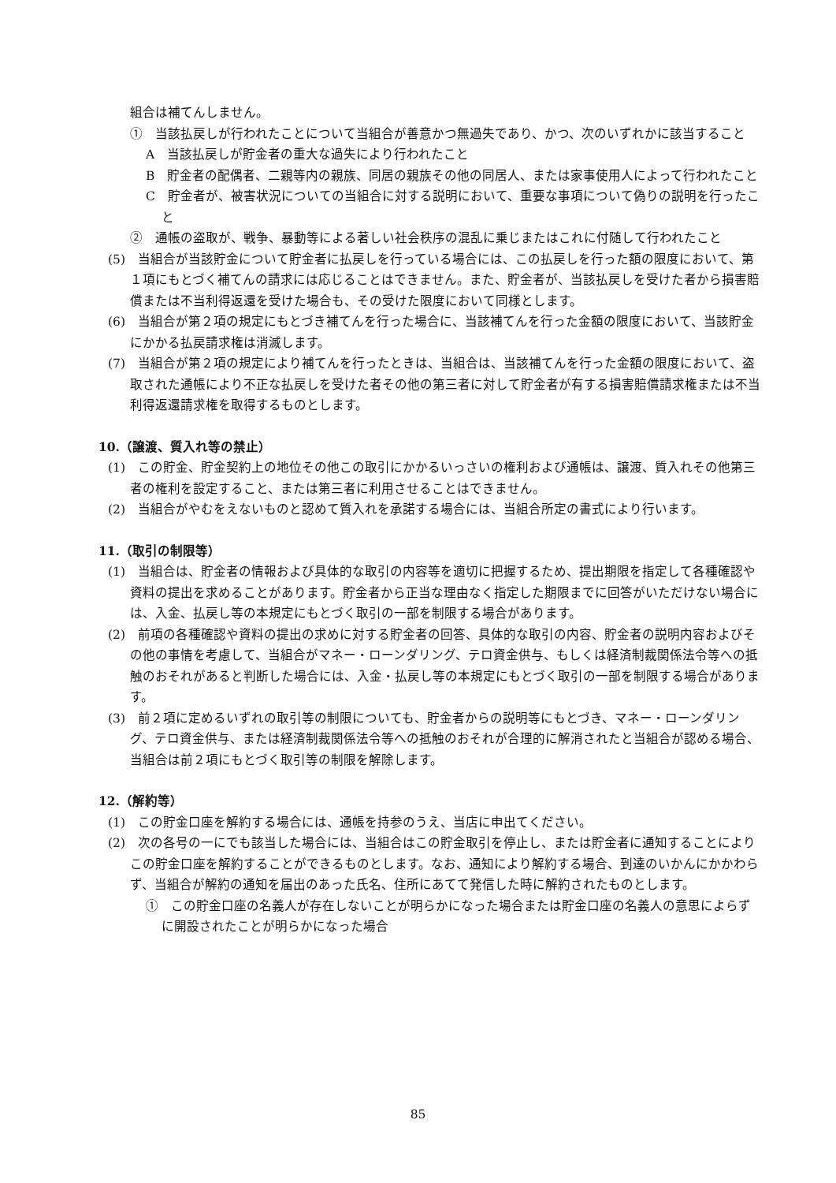組合は補てんしません。
①　当該払戻しが行われたことについて当組合が善意かつ無過失であり、かつ、次のいずれかに該当すること
A　当該払戻しが貯金者の重大な過失により行われたこと
B　貯金者の配偶者、二親等内の親族、同居の親族その他の同居人、または家事使用人によって行われたこと
C　貯金者が、被害状況についての当組合に対する説明において、重要な事項について偽りの説明を行ったこと
②　通帳の盗取が、戦争、暴動等による著しい社会秩序の混乱に乗じまたはこれに付随して行われたこと
(5)　当組合が当該貯金について貯金者に払戻しを行っている場合には、この払戻しを行った額の限度において、第１項にもとづく補てんの請求には応じることはできません。また、貯金者が、当該払戻しを受けた者から損害賠償または不当利得返還を受けた場合も、その受けた限度において同様とします。
(6)　当組合が第２項の規定にもとづき補てんを行った場合に、当該補てんを行った金額の限度において、当該貯金にかかる払戻請求権は消滅します。
(7)　当組合が第２項の規定により補てんを行ったときは、当組合は、当該補てんを行った金額の限度において、盗取された通帳により不正な払戻しを受けた者その他の第三者に対して貯金者が有する損害賠償請求権または不当利得返還請求権を取得するものとします。
10.（譲渡、質入れ等の禁止）
(1)　この貯金、貯金契約上の地位その他この取引にかかるいっさいの権利および通帳は、譲渡、質入れその他第三者の権利を設定すること、または第三者に利用させることはできません。
(2)　当組合がやむをえないものと認めて質入れを承諾する場合には、当組合所定の書式により行います。
11.（取引の制限等）
(1)　当組合は、貯金者の情報および具体的な取引の内容等を適切に把握するため、提出期限を指定して各種確認や資料の提出を求めることがあります。貯金者から正当な理由なく指定した期限までに回答がいただけない場合には、入金、払戻し等の本規定にもとづく取引の一部を制限する場合があります。
(2)　前項の各種確認や資料の提出の求めに対する貯金者の回答、具体的な取引の内容、貯金者の説明内容およびその他の事情を考慮して、当組合がマネー・ローンダリング、テロ資金供与、もしくは経済制裁関係法令等への抵触のおそれがあると判断した場合には、入金・払戻し等の本規定にもとづく取引の一部を制限する場合があります。
(3)　前２項に定めるいずれの取引等の制限についても、貯金者からの説明等にもとづき、マネー・ローンダリング、テロ資金供与、または経済制裁関係法令等への抵触のおそれが合理的に解消されたと当組合が認める場合、当組合は前２項にもとづく取引等の制限を解除します。
12.（解約等）
(1)　この貯金口座を解約する場合には、通帳を持参のうえ、当店に申出てください。
(2)　次の各号の一にでも該当した場合には、当組合はこの貯金取引を停止し、または貯金者に通知することによりこの貯金口座を解約することができるものとします。なお、通知により解約する場合、到達のいかんにかかわらず、当組合が解約の通知を届出のあった氏名、住所にあてて発信した時に解約されたものとします。
①　この貯金口座の名義人が存在しないことが明らかになった場合または貯金口座の名義人の意思によらずに開設されたことが明らかになった場合
85